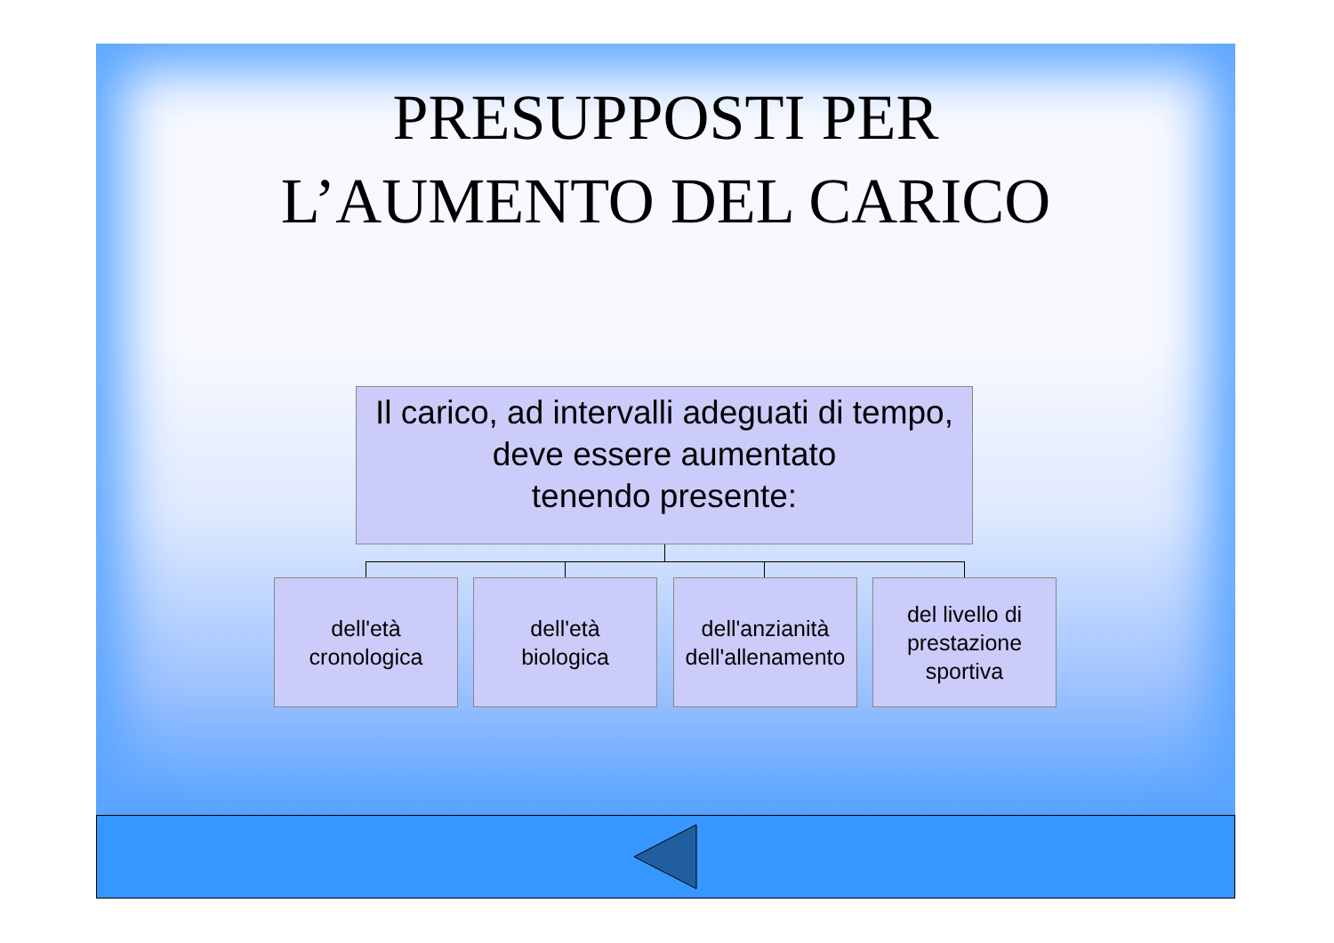PRESUPPOSTI PER
L’AUMENTO DEL CARICO
Il carico, ad intervalli adeguati di tempo,
deve essere aumentato
tenendo presente:
dell'età
cronologica
dell'età
biologica
dell'anzianità
dell'allenamento
del livello di
prestazione
sportiva